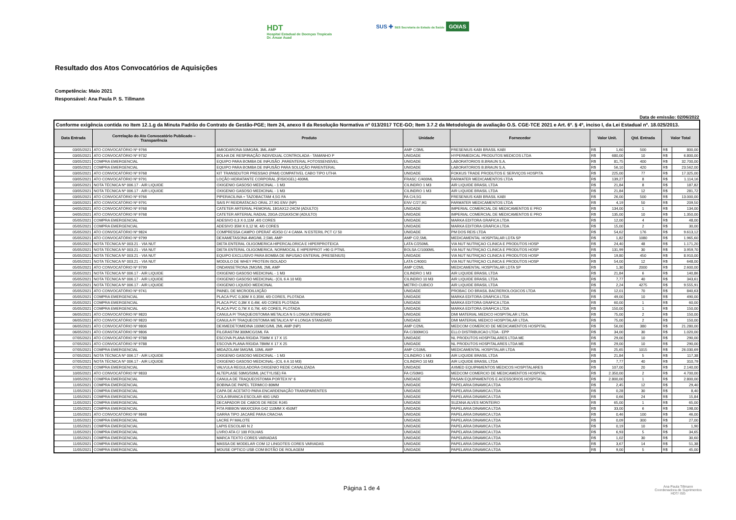HDT
Hospital Estadual de Doenças Tropicais
Dr. Anuar Auad
SUS ✚ SES Secretaria de Estado da Saúde GOIAS
Resultado dos Atos Convocatórios de Aquisições
Competência: Maio 2021
Responsável: Ana Paula P. S. Tillmann
Data de emissão: 02/06/2022
| Conforme exigência contida no Item 12.1.g da Minuta Padrão do Contrato de Gestão-PGE; Item 24, anexo II da Resolução Normativa nº 013/2017 TCE-GO; Item 3.7.2 da Metodologia de avaliação O.S. CGE-TCE 2021 e Art. 6º. § 4º, inciso I, da Lei Estadual nº. 18.025/2013. | | | | | | | | | |
| Data Entrada | Correlação do Ato Convocatório Publicado – Transparência | Produto | Unidade | Fornecedor | Valor Unit. | | Qtd. Entrada | Valor Total | |
| 03/05/2021 | ATO CONVOCATÓRIO Nº 9766 | AMIODARONA 50MG/ML 3ML AMP | AMP C/3ML | FRESENIUS KABI BRASIL KABI | R$ | 1,60 | 500 | R$ | 800,00 |
| 03/05/2021 | ATO CONVOCATÓRIO Nº 9732 | BOLHA DE RESPIRAÇÃO INDIVIDUAL CONTROLADA - TAMANHO P | UNIDADE | HYPERMEDICAL PRODUTOS MEDICOS LTDA | R$ | 680,00 | 10 | R$ | 6.800,00 |
| 03/05/2021 | COMPRA EMERGENCIAL | EQUIPO PARA BOMBA DE INFUSÃO ,PARENTERAL FOTOSSENSÍVEL | UNIDADE | LABORATORIOS B.BRAUN S.A. | R$ | 81,75 | 400 | R$ | 32.700,00 |
| 03/05/2021 | COMPRA EMERGENCIAL | EQUIPO PARA BOMBA DE INFUSÃO PARA SOLUÇÃO PARENTERAL | UNIDADE | LABORATORIOS B.BRAUN S.A. | R$ | 56,10 | 420 | R$ | 23.562,00 |
| 03/05/2021 | ATO CONVOCATÓRIO Nº 9768 | KIT TRANSDUTOR PRESSAO (PAM) COMPATIVEL CABO TIPO UTHA | UNIDADE | FOKKUS TRADE PRODUTOS E SERVIÇOS HOSPITA | R$ | 225,00 | 77 | R$ | 17.325,00 |
| 03/05/2021 | ATO CONVOCATÓRIO Nº 9791 | LOÇÃO HIDRATANTE CORPORAL (FISIOGEL) 400ML | FRASC C/400ML | FARMATER MEDICAMENTOS LTDA | R$ | 139,27 | 8 | R$ | 1.114,16 |
| 03/05/2021 | NOTA TÉCNICA Nº 006.17 - AIR LIQUIDE | OXIGENIO GASOSO MEDICINAL - 1 M3 | CILINDRO 1 M3 | AIR LIQUIDE BRASIL LTDA | R$ | 21,84 | 8 | R$ | 187,82 |
| 03/05/2021 | NOTA TÉCNICA Nº 006.17 - AIR LIQUIDE | OXIGENIO GASOSO MEDICINAL - 1 M3 | CILINDRO 1 M3 | AIR LIQUIDE BRASIL LTDA | R$ | 21,84 | 12 | R$ | 281,72 |
| 03/05/2021 | ATO CONVOCATÓRIO Nº 9766 | PIPERACILINA + TAZOBACTAM 4,5G FA | FA C/4,5G | FRESENIUS KABI BRASIL KABI | R$ | 26,00 | 500 | R$ | 13.000,00 |
| 03/05/2021 | ATO CONVOCATÓRIO Nº 9791 | SAIS P/ REIDRATACAO ORAL 27,9G ENV (NP) | ENV C/27,9G | FARMATER MEDICAMENTOS LTDA | R$ | 4,19 | 50 | R$ | 209,50 |
| 04/05/2021 | ATO CONVOCATÓRIO Nº 9768 | CATETER ARTERIAL FEMORAL 18GAX12-24CM (ADULTO) | UNIDADE | IMPERIAL COMERCIAL DE MEDICAMENTOS E PRO | R$ | 134,00 | 1 | R$ | 134,00 |
| 04/05/2021 | ATO CONVOCATÓRIO Nº 9768 | CATETER ARTERIAL RADIAL 20GA-22GAX5CM (ADULTO) | UNIDADE | IMPERIAL COMERCIAL DE MEDICAMENTOS E PRO | R$ | 135,00 | 10 | R$ | 1.350,00 |
| 05/05/2021 | COMPRA EMERGENCIAL | ADESIVO 0,3 X 0,11M ,4/0 CORES | UNIDADE | MARKA EDITORA GRAFICA LTDA | R$ | 12,00 | 4 | R$ | 48,00 |
| 05/05/2021 | COMPRA EMERGENCIAL | ADESIVO 35M X 0,12 M, 4/0 CORES | UNIDADE | MARKA EDITORA GRAFICA LTDA | R$ | 15,00 | 2 | R$ | 30,00 |
| 05/05/2021 | ATO CONVOCATÓRIO Nº 9824 | COMPRESSA CAMPO OPERAT 45X50 C/ 4 CAMA. N ESTERIL PCT C/ 50 | UNIDADE | PM DOS REIS LTDA | R$ | 54,62 | 176 | R$ | 9.613,12 |
| 05/05/2021 | ATO CONVOCATÓRIO Nº 9799 | DEXAMETASONA 4MG/ML 2,5ML AMP | AMP C/2,5ML | MEDICAMENTAL HOSPITALAR LDTA SP | R$ | 1,82 | 1080 | R$ | 1.965,60 |
| 05/05/2021 | NOTA TÉCNICA Nº 003.21 - VIA NUT | DIETA ENTERAL OLIGOMERICA HIPERCALORICA E HIPERPROTEICA | LATA C/250ML | VIA NUT NUTRIÇAO CLINICA E PRODUTOS HOSP | R$ | 24,40 | 48 | R$ | 1.171,20 |
| 05/05/2021 | NOTA TÉCNICA Nº 003.21 - VIA NUT | DIETA ENTERAL OLIGOMERICA, NORMOCAL E HIPERPROT >90 G PTN/L | BOLSA C/1000ML | VIA NUT NUTRIÇAO CLINICA E PRODUTOS HOSP | R$ | 131,99 | 30 | R$ | 3.959,70 |
| 05/05/2021 | NOTA TÉCNICA Nº 003.21 - VIA NUT | EQUIPO EXCLUSIVO PARA BOMBA DE INFUSAO ENTERAL (FRESENIUS) | UNIDADE | VIA NUT NUTRIÇAO CLINICA E PRODUTOS HOSP | R$ | 19,80 | 450 | R$ | 8.910,00 |
| 05/05/2021 | NOTA TÉCNICA Nº 003.21 - VIA NUT | MODULO DE WHEY PROTEIN ISOLADO | LATA C/400G | VIA NUT NUTRIÇAO CLINICA E PRODUTOS HOSP | R$ | 54,00 | 12 | R$ | 648,00 |
| 05/05/2021 | ATO CONVOCATÓRIO Nº 9799 | ONDANSETRONA 2MG/ML 2ML AMP | AMP C/2ML | MEDICAMENTAL HOSPITALAR LDTA SP | R$ | 1,30 | 2000 | R$ | 2.600,00 |
| 05/05/2021 | NOTA TÉCNICA Nº 006.17 - AIR LIQUIDE | OXIGENIO GASOSO MEDICINAL - 1 M3 | CILINDRO 1 M3 | AIR LIQUIDE BRASIL LTDA | R$ | 21,84 | 6 | R$ | 140,86 |
| 05/05/2021 | NOTA TÉCNICA Nº 006.17 - AIR LIQUIDE | OXIGENIO GASOSO MEDICINAL- (CIL 6 A 10 M3) | CILINDRO 10 M3 | AIR LIQUIDE BRASIL LTDA | R$ | 7,77 | 40 | R$ | 343,61 |
| 05/05/2021 | NOTA TÉCNICA Nº 006.17 - AIR LIQUIDE | OXIGENIO LIQUIDO MEDICINAL | METRO CUBICO | AIR LIQUIDE BRASIL LTDA | R$ | 2,24 | 4275 | R$ | 9.555,91 |
| 05/05/2021 | ATO CONVOCATÓRIO Nº 9741 | PAINEL DE MICRODILUIÇÃO | UNIDADE | PROBAC DO BRASIL BACRERIOLOGICOS LTDA | R$ | 12,01 | 70 | R$ | 840,63 |
| 05/05/2021 | COMPRA EMERGENCIAL | PLACA PVC 0,30M X 0,35M, 4/0 CORES, PLOTADA | UNIDADE | MARKA EDITORA GRAFICA LTDA | R$ | 49,00 | 10 | R$ | 490,00 |
| 05/05/2021 | COMPRA EMERGENCIAL | PLACA PVC 0,3M X 0,4M, 4/0 CORES PLOTADA | UNIDADE | MARKA EDITORA GRAFICA LTDA | R$ | 60,00 | 1 | R$ | 60,00 |
| 05/05/2021 | COMPRA EMERGENCIAL | PLACA PVC 0,7M X 0,7M, 4/0 CORES, PLOTADA | UNIDADE | MARKA EDITORA GRAFICA LTDA | R$ | 150,00 | 1 | R$ | 150,00 |
| 06/05/2021 | ATO CONVOCATÓRIO Nº 9820 | CANULA P/ TRAQUEOSTOMIA METALICA N 5 LONGA STANDARD | UNIDADE | DMI MATERIAL MEDICO HOSPITALAR LTDA. | R$ | 75,00 | 2 | R$ | 150,00 |
| 06/05/2021 | ATO CONVOCATÓRIO Nº 9820 | CANULA P/ TRAQUEOSTOMIA METALICA Nº 4 LONGA STANDARD | UNIDADE | DMI MATERIAL MEDICO HOSPITALAR LTDA. | R$ | 75,00 | 2 | R$ | 150,00 |
| 06/05/2021 | ATO CONVOCATÓRIO Nº 9806 | DEXMEDETOMIDINA 100MCG/ML 2ML AMP (NP) | AMP C/2ML | MEDCOM COMERCIO DE MEDICAMENTOS HOSPITAL | R$ | 56,00 | 380 | R$ | 21.280,00 |
| 06/05/2021 | ATO CONVOCATÓRIO Nº 9806 | FILGRASTIM 300MCG/1ML FA | FA C/300MCG | ELLO DISTRIBUICAO LTDA - EPP | R$ | 34,00 | 30 | R$ | 1.020,00 |
| 07/05/2021 | ATO CONVOCATÓRIO Nº 9788 | ESCOVA PLANA RÍGIDA 75MM X 17 X 15 | UNIDADE | NL PRODUTOS HOSPITALARES LTDA ME | R$ | 29,00 | 10 | R$ | 290,00 |
| 07/05/2021 | ATO CONVOCATÓRIO Nº 9788 | ESCOVA PLANA RÍGIDA 78MM X 17 X 25 | UNIDADE | NL PRODUTOS HOSPITALARES LTDA ME | R$ | 29,00 | 10 | R$ | 290,00 |
| 07/05/2021 | COMPRA EMERGENCIAL | MIDAZOLAM 5MG/ML 10ML AMP | AMP C/10ML | MEDICAMENTAL HOSPITALAR LTDA | R$ | 25,65 | 1015 | R$ | 26.030,69 |
| 07/05/2021 | NOTA TÉCNICA Nº 006.17 - AIR LIQUIDE | OXIGENIO GASOSO MEDICINAL - 1 M3 | CILINDRO 1 M3 | AIR LIQUIDE BRASIL LTDA | R$ | 21,84 | 5 | R$ | 117,38 |
| 07/05/2021 | NOTA TÉCNICA Nº 006.17 - AIR LIQUIDE | OXIGENIO GASOSO MEDICINAL- (CIL 6 A 10 M3) | CILINDRO 10 M3 | AIR LIQUIDE BRASIL LTDA | R$ | 7,77 | 40 | R$ | 310,79 |
| 07/05/2021 | COMPRA EMERGENCIAL | VALVULA REGULADORA OXIGENIO REDE CANALIZADA | UNIDADE | AXMED EQUIPAMENTOS MEDICOS HOSPITALARES | R$ | 107,00 | 20 | R$ | 2.140,00 |
| 10/05/2021 | ATO CONVOCATÓRIO Nº 9833 | ALTEPLASE 50MG/50ML (ACTYLISE) FA | FA C/50MG | MEDCOM COMERCIO DE MEDICAMENTOS HOSPITAL | R$ | 2.350,00 | 2 | R$ | 4.700,00 |
| 10/05/2021 | COMPRA EMERGENCIAL | CANULA DE TRAQUEOSTOMIA PORTEX N° 6 | UNIDADE | PASAN EQUIPAMENTOS E ACESSORIOS HOSPITAL | R$ | 2.800,00 | 1 | R$ | 2.800,00 |
| 11/05/2021 | COMPRA EMERGENCIAL | BOBINA DE PAPEL TERMICO 80MM | UNIDADE | PAPELARIA DINAMICA LTDA | R$ | 2,45 | 12 | R$ | 29,40 |
| 11/05/2021 | COMPRA EMERGENCIAL | CAPA DE ACETATO PARA ENCARDENAÇÃO TRANSPARENTES | UNIDADE | PAPELARIA DINAMICA LTDA | R$ | 0,28 | 30 | R$ | 8,40 |
| 11/05/2021 | COMPRA EMERGENCIAL | COLA BRANCA ESCOLAR 40G UND | UNIDADE | PAPELARIA DINAMICA LTDA | R$ | 0,66 | 24 | R$ | 15,84 |
| 11/05/2021 | COMPRA EMERGENCIAL | DECAPADOR DE CABOS DE REDE RJ45 | UNIDADE | SUZANA ALVES MONTEIRO | R$ | 65,00 | 1 | R$ | 65,00 |
| 11/05/2021 | COMPRA EMERGENCIAL | FITA RIBBON WAX/CERA G42 110MM X 450MT | UNIDADE | PAPELARIA DINAMICA LTDA | R$ | 33,00 | 6 | R$ | 198,00 |
| 11/05/2021 | ATO CONVOCATÓRIO Nº 9848 | GARRA TIPO JACARÉ PARA CRACHA | UNIDADE | PAPELARIA DINAMICA LTDA | R$ | 0,46 | 100 | R$ | 46,00 |
| 11/05/2021 | COMPRA EMERGENCIAL | LACRE P/ MALOTE | UNIDADE | PAPELARIA DINAMICA LTDA | R$ | 0,09 | 300 | R$ | 27,00 |
| 11/05/2021 | COMPRA EMERGENCIAL | LAPIS ESCOLAR N 2 | UNIDADE | PAPELARIA DINAMICA LTDA | R$ | 0,19 | 10 | R$ | 1,90 |
| 11/05/2021 | COMPRA EMERGENCIAL | LIVRO ATA C/ 100 FOLHAS | UNIDADE | PAPELARIA DINAMICA LTDA | R$ | 6,93 | 5 | R$ | 34,65 |
| 11/05/2021 | COMPRA EMERGENCIAL | MARCA TEXTO CORES VARIADAS | UNIDADE | PAPELARIA DINAMICA LTDA | R$ | 1,02 | 30 | R$ | 30,60 |
| 11/05/2021 | COMPRA EMERGENCIAL | MASSA DE MODELAR COM 12 LINGOTES CORES VARIADAS | UNIDADE | PAPELARIA DINAMICA LTDA | R$ | 3,67 | 14 | R$ | 51,38 |
| 11/05/2021 | COMPRA EMERGENCIAL | MOUSE OPTICO USB COM BOTÃO DE ROLAGEM | UNIDADE | PAPELARIA DINAMICA LTDA | R$ | 9,00 | 5 | R$ | 45,00 |
Página 1 de 4
Ana Paula Tillmann
Coordenadora de Suprimentos
HDT/ ISG